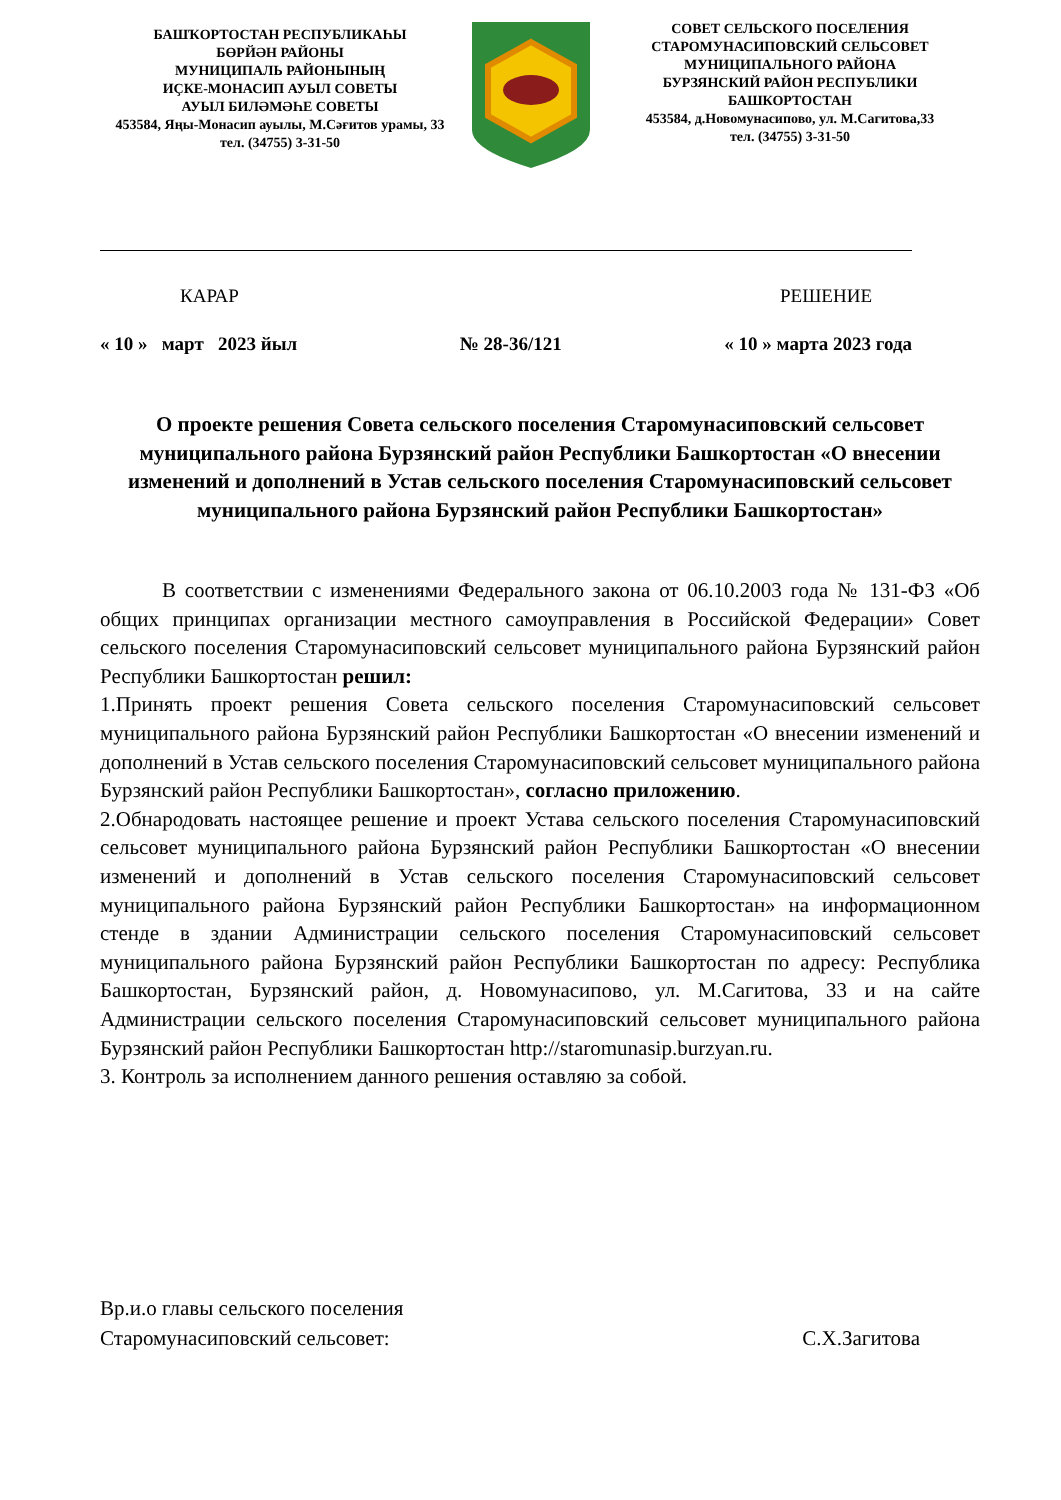БАШҠОРТОСТАН РЕСПУБЛИКАҺЫ
БӨРЙӘН РАЙОНЫ
МУНИЦИПАЛЬ РАЙОНЫНЫҢ
ИҪКЕ-МОНАСИП АУЫЛ СОВЕТЫ
АУЫЛ БИЛӘМӘҺЕ СОВЕТЫ
453584, Яңы-Монасип ауылы, М.Сәғитов урамы, 33
тел. (34755) 3-31-50
СОВЕТ СЕЛЬСКОГО ПОСЕЛЕНИЯ
СТАРОМУНАСИПОВСКИЙ СЕЛЬСОВЕТ
МУНИЦИПАЛЬНОГО РАЙОНА
БУРЗЯНСКИЙ РАЙОН РЕСПУБЛИКИ
БАШКОРТОСТАН
453584, д.Новомунасипово, ул. М.Сагитова,33
тел. (34755) 3-31-50
КАРАР РЕШЕНИЕ
« 10 » март 2023 йыл № 28-36/121 « 10 » марта 2023 года
О проекте решения Совета сельского поселения Старомунасиповский сельсовет муниципального района Бурзянский район Республики Башкортостан «О внесении изменений и дополнений в Устав сельского поселения Старомунасиповский сельсовет муниципального района Бурзянский район Республики Башкортостан»
В соответствии с изменениями Федерального закона от 06.10.2003 года № 131-ФЗ «Об общих принципах организации местного самоуправления в Российской Федерации» Совет сельского поселения Старомунасиповский сельсовет муниципального района Бурзянский район Республики Башкортостан решил:
1.Принять проект решения Совета сельского поселения Старомунасиповский сельсовет муниципального района Бурзянский район Республики Башкортостан «О внесении изменений и дополнений в Устав сельского поселения Старомунасиповский сельсовет муниципального района Бурзянский район Республики Башкортостан», согласно приложению.
2.Обнародовать настоящее решение и проект Устава сельского поселения Старомунасиповский сельсовет муниципального района Бурзянский район Республики Башкортостан «О внесении изменений и дополнений в Устав сельского поселения Старомунасиповский сельсовет муниципального района Бурзянский район Республики Башкортостан» на информационном стенде в здании Администрации сельского поселения Старомунасиповский сельсовет муниципального района Бурзянский район Республики Башкортостан по адресу: Республика Башкортостан, Бурзянский район, д. Новомунасипово, ул. М.Сагитова, 33 и на сайте Администрации сельского поселения Старомунасиповский сельсовет муниципального района Бурзянский район Республики Башкортостан http://staromunasip.burzyan.ru.
3. Контроль за исполнением данного решения оставляю за собой.
Вр.и.о главы сельского поселения
Старомунасиповский сельсовет: С.Х.Загитова